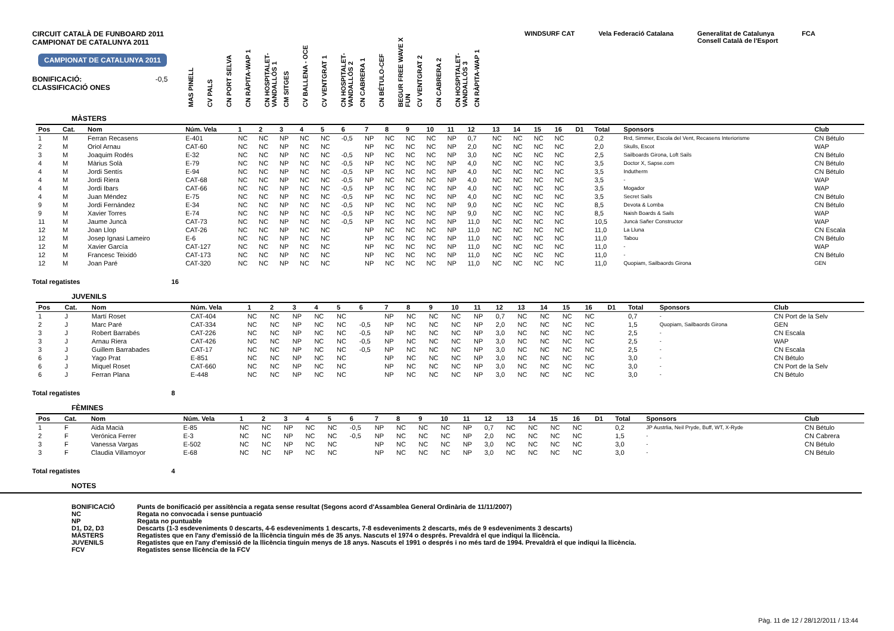CIRCUIT CATALÀ DE FUNBOARD 2011
CAMPIONAT DE CATALUNYA 2011
CAMPIONAT DE CATALUNYA 2011
BONIFICACIÓ: -0,5
CLASSIFICACIÓ ONES
MAS PINELL
CV PALS
CN PORT SELVA
CN RÀPITA-WAP 1
CN HOSPITALET-VANDALLÓS 1
CM SITGES
CV BALLENA - OCE
CV VENTGRAT 1
CN HOSPITALET-VANDALLÓS 2
CN CABRERA 1
CN BÉTULO-CEF
BEGUR FREE WAVE X FUN
CV VENTGRAT 2
CN CABRERA 2
CN HOSPITALET-VANDALLÓS 3
CN RÀPITA-WAP 1
WINDSURF CAT Vela Federació Catalana Generalitat de Catalunya
Consell Català de l'Esport FCA
MÀSTERS
| Pos | Cat. | Nom | Núm. Vela | 1 | 2 | 3 | 4 | 5 | 6 | 7 | 8 | 9 | 10 | 11 | 12 | 13 | 14 | 15 | 16 | D1 | Total | Sponsors | Club |
| --- | --- | --- | --- | --- | --- | --- | --- | --- | --- | --- | --- | --- | --- | --- | --- | --- | --- | --- | --- | --- | --- | --- | --- |
| 1 | M | Ferran Recasens | E-401 | NC | NC | NP | NC | NC | -0,5 | NP | NC | NC | NC | NP | 0,7 | NC | NC | NC | NC | | 0,2 | Rrd, Simmer, Escola del Vent, Recasens Interiorisme | CN Bétulo |
| 2 | M | Oriol Arnau | CAT-60 | NC | NC | NP | NC | NC | | NP | NC | NC | NC | NP | 2,0 | NC | NC | NC | NC | | 2,0 | Skulls, Escot | WAP |
| 3 | M | Joaquim Rodés | E-32 | NC | NC | NP | NC | NC | -0,5 | NP | NC | NC | NC | NP | 3,0 | NC | NC | NC | NC | | 2,5 | Sailboards Girona, Loft Sails | CN Bétulo |
| 4 | M | Màrius Solà | E-79 | NC | NC | NP | NC | NC | -0,5 | NP | NC | NC | NC | NP | 4,0 | NC | NC | NC | NC | | 3,5 | Doctor X, Sapse.com | CN Bétulo |
| 4 | M | Jordi Sentís | E-94 | NC | NC | NP | NC | NC | -0,5 | NP | NC | NC | NC | NP | 4,0 | NC | NC | NC | NC | | 3,5 | Indutherm | CN Bétulo |
| 4 | M | Jordi Riera | CAT-68 | NC | NC | NP | NC | NC | -0,5 | NP | NC | NC | NC | NP | 4,0 | NC | NC | NC | NC | | 3,5 | - | WAP |
| 4 | M | Jordi Ibars | CAT-66 | NC | NC | NP | NC | NC | -0,5 | NP | NC | NC | NC | NP | 4,0 | NC | NC | NC | NC | | 3,5 | Mogador | WAP |
| 4 | M | Juan Méndez | E-75 | NC | NC | NP | NC | NC | -0,5 | NP | NC | NC | NC | NP | 4,0 | NC | NC | NC | NC | | 3,5 | Secret Sails | CN Bétulo |
| 9 | M | Jordi Fernández | E-34 | NC | NC | NP | NC | NC | -0,5 | NP | NC | NC | NC | NP | 9,0 | NC | NC | NC | NC | | 8,5 | Devota & Lomba | CN Bétulo |
| 9 | M | Xavier Torres | E-74 | NC | NC | NP | NC | NC | -0,5 | NP | NC | NC | NC | NP | 9,0 | NC | NC | NC | NC | | 8,5 | Naish Boards & Sails | WAP |
| 11 | M | Jaume Juncà | CAT-73 | NC | NC | NP | NC | NC | -0,5 | NP | NC | NC | NC | NP | 11,0 | NC | NC | NC | NC | | 10,5 | Juncà Sañer Constructor | WAP |
| 12 | M | Joan Llop | CAT-26 | NC | NC | NP | NC | NC | | NP | NC | NC | NC | NP | 11,0 | NC | NC | NC | NC | | 11,0 | La Lluna | CN Escala |
| 12 | M | Josep Ignasi Lameiro | E-6 | NC | NC | NP | NC | NC | | NP | NC | NC | NC | NP | 11,0 | NC | NC | NC | NC | | 11,0 | Tabou | CN Bétulo |
| 12 | M | Xavier García | CAT-127 | NC | NC | NP | NC | NC | | NP | NC | NC | NC | NP | 11,0 | NC | NC | NC | NC | | 11,0 | - | WAP |
| 12 | M | Francesc Teixidó | CAT-173 | NC | NC | NP | NC | NC | | NP | NC | NC | NC | NP | 11,0 | NC | NC | NC | NC | | 11,0 | - | CN Bétulo |
| 12 | M | Joan Paré | CAT-320 | NC | NC | NP | NC | NC | | NP | NC | NC | NC | NP | 11,0 | NC | NC | NC | NC | | 11,0 | Quopiam, Sailbaords Girona | GEN |
Total regatistes 16
JUVENILS
| Pos | Cat. | Nom | Núm. Vela | 1 | 2 | 3 | 4 | 5 | 6 | 7 | 8 | 9 | 10 | 11 | 12 | 13 | 14 | 15 | 16 | D1 | Total | Sponsors | Club |
| --- | --- | --- | --- | --- | --- | --- | --- | --- | --- | --- | --- | --- | --- | --- | --- | --- | --- | --- | --- | --- | --- | --- | --- |
| 1 | J | Martí Roset | CAT-404 | NC | NC | NP | NC | NC | | NP | NC | NC | NC | NP | 0,7 | NC | NC | NC | NC | | 0,7 | - | CN Port de la Selv |
| 2 | J | Marc Paré | CAT-334 | NC | NC | NP | NC | NC | -0,5 | NP | NC | NC | NC | NP | 2,0 | NC | NC | NC | NC | | 1,5 | Quopiam, Sailbaords Girona | GEN |
| 3 | J | Robert Barrabés | CAT-226 | NC | NC | NP | NC | NC | -0,5 | NP | NC | NC | NC | NP | 3,0 | NC | NC | NC | NC | | 2,5 | - | CN Escala |
| 3 | J | Arnau Riera | CAT-426 | NC | NC | NP | NC | NC | -0,5 | NP | NC | NC | NC | NP | 3,0 | NC | NC | NC | NC | | 2,5 | - | WAP |
| 3 | J | Guillem Barrabades | CAT-17 | NC | NC | NP | NC | NC | -0,5 | NP | NC | NC | NC | NP | 3,0 | NC | NC | NC | NC | | 2,5 | - | CN Escala |
| 6 | J | Yago Prat | E-851 | NC | NC | NP | NC | NC | | NP | NC | NC | NC | NP | 3,0 | NC | NC | NC | NC | | 3,0 | - | CN Bétulo |
| 6 | J | Miquel Roset | CAT-660 | NC | NC | NP | NC | NC | | NP | NC | NC | NC | NP | 3,0 | NC | NC | NC | NC | | 3,0 | - | CN Port de la Selv |
| 6 | J | Ferran Plana | E-448 | NC | NC | NP | NC | NC | | NP | NC | NC | NC | NP | 3,0 | NC | NC | NC | NC | | 3,0 | - | CN Bétulo |
Total regatistes 8
FÈMINES
| Pos | Cat. | Nom | Núm. Vela | 1 | 2 | 3 | 4 | 5 | 6 | 7 | 8 | 9 | 10 | 11 | 12 | 13 | 14 | 15 | 16 | D1 | Total | Sponsors | Club |
| --- | --- | --- | --- | --- | --- | --- | --- | --- | --- | --- | --- | --- | --- | --- | --- | --- | --- | --- | --- | --- | --- | --- | --- |
| 1 | F | Aida Macià | E-85 | NC | NC | NP | NC | NC | -0,5 | NP | NC | NC | NC | NP | 0,7 | NC | NC | NC | NC | | 0,2 | JP Austrlia, Neil Pryde, Buff, WT, X-Ryde | CN Bétulo |
| 2 | F | Verónica Ferrer | E-3 | NC | NC | NP | NC | NC | -0,5 | NP | NC | NC | NC | NP | 2,0 | NC | NC | NC | NC | | 1,5 | - | CN Cabrera |
| 3 | F | Vanessa Vargas | E-502 | NC | NC | NP | NC | NC | | NP | NC | NC | NC | NP | 3,0 | NC | NC | NC | NC | | 3,0 | - | CN Bétulo |
| 3 | F | Claudia Villamoyor | E-68 | NC | NC | NP | NC | NC | | NP | NC | NC | NC | NP | 3,0 | NC | NC | NC | NC | | 3,0 | - | CN Bétulo |
Total regatistes 4
NOTES
BONIFICACIÓ Punts de bonificació per assitència a regata sense resultat (Segons acord d'Assamblea General Ordinària de 11/11/2007)
NC Regata no convocada i sense puntuació
NP Regata no puntuable
D1, D2, D3 Descarts (1-3 esdeveniments 0 descarts, 4-6 esdeveniments 1 descarts, 7-8 esdeveniments 2 descarts, més de 9 esdeveniments 3 descarts)
MÀSTERS Regatistes que en l'any d'emissió de la llicència tinguin més de 35 anys. Nascuts el 1974 o després. Prevaldrà el que indiqui la llicència.
JUVENILS Regatistes que en l'any d'emissió de la llicència tinguin menys de 18 anys. Nascuts el 1991 o després i no més tard de 1994. Prevaldrà el que indiqui la llicència.
FCV Regatistes sense llicència de la FCV
Pàg. 11 de 12 / 28/12/2011 / 13:44